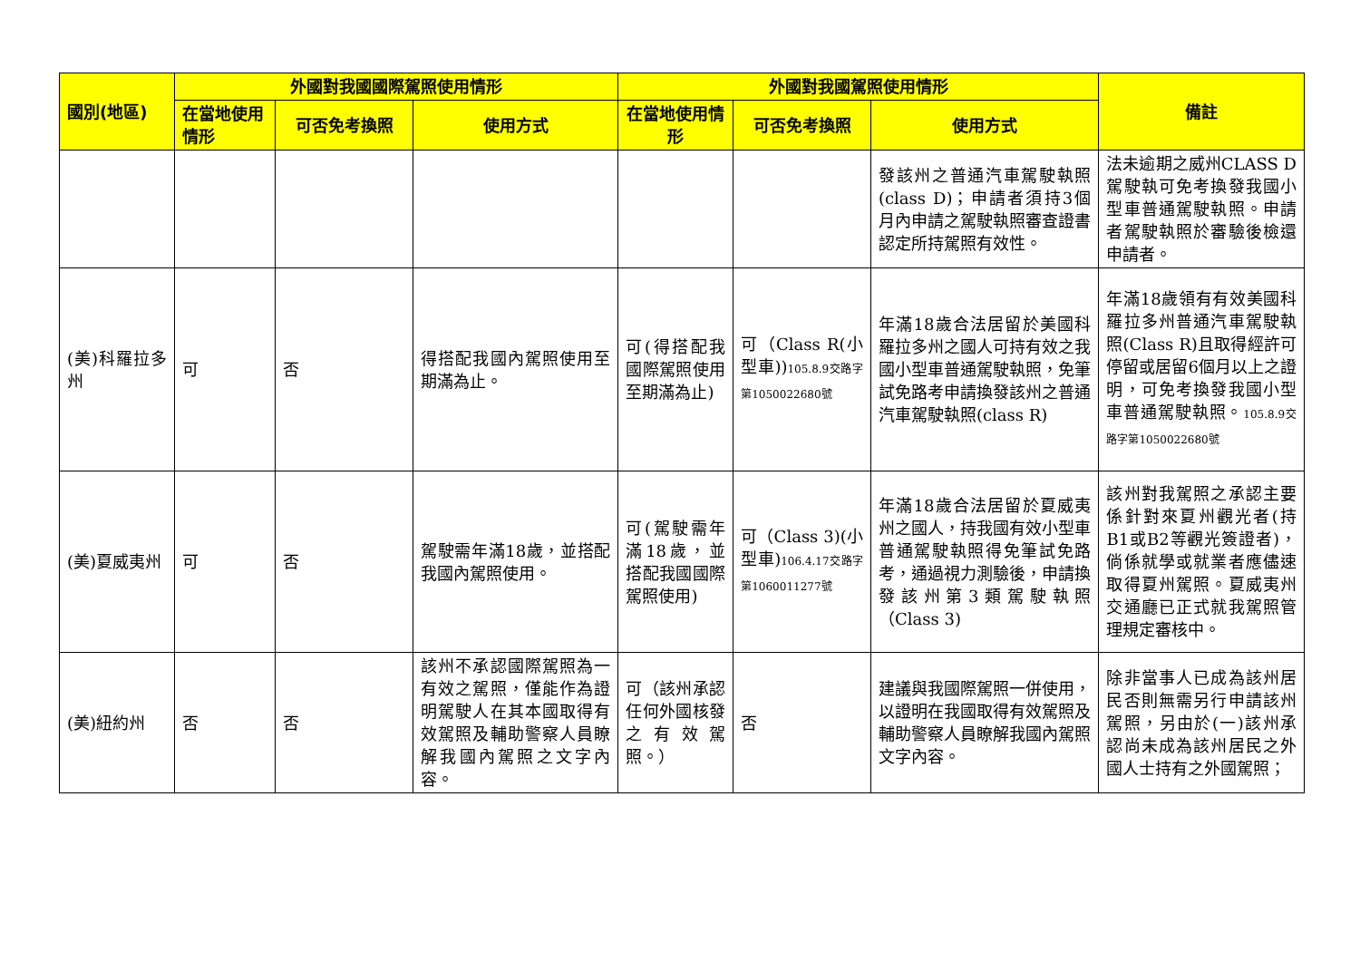| 國別(地區) | 外國對我國國際駕照使用情形 | | | 外國對我國駕照使用情形 | | | 備註 |
| --- | --- | --- | --- | --- | --- | --- | --- |
| | 在當地使用情形 | 可否免考換照 | 使用方式 | 在當地使用情形 | 可否免考換照 | 使用方式 | |
| | | | | | | 發該州之普通汽車駕駛執照(class D)；申請者須持3個月內申請之駕駛執照審查證書認定所持駕照有效性。 | 法未逾期之威州CLASS D駕駛執可免考換發我國小型車普通駕駛執照。申請者駕駛執照於審驗後檢還申請者。 |
| (美)科羅拉多州 | 可 | 否 | 得搭配我國內駕照使用至期滿為止。 | 可(得搭配我國際駕照使用至期滿為止) | 可（Class R(小型車)) 105.8.9交路字第1050022680號 | 年滿18歲合法居留於美國科羅拉多州之國人可持有效之我國小型車普通駕駛執照，免筆試免路考申請換發該州之普通汽車駕駛執照(class R) | 年滿18歲領有有效美國科羅拉多州普通汽車駕駛執照(Class R)且取得經許可停留或居留6個月以上之證明，可免考換發我國小型車普通駕駛執照。 105.8.9交路字第1050022680號 |
| (美)夏威夷州 | 可 | 否 | 駕駛需年滿18歲，並搭配我國內駕照使用。 | 可(駕駛需年滿18歲，並搭配我國國際駕照使用) | 可（Class 3)(小型車) 106.4.17交路字第1060011277號 | 年滿18歲合法居留於夏威夷州之國人，持我國有效小型車普通駕駛執照得免筆試免路考，通過視力測驗後，申請換發該州第3類駕駛執照（Class 3) | 該州對我駕照之承認主要係針對來夏州觀光者(持B1或B2等觀光簽證者)，倘係就學或就業者應儘速取得夏州駕照。夏威夷州交通廳已正式就我駕照管理規定審核中。 |
| (美)紐約州 | 否 | 否 | 該州不承認國際駕照為一有效之駕照，僅能作為證明駕駛人在其本國取得有效駕照及輔助警察人員瞭解我國內駕照之文字內容。 | 可（該州承認任何外國核發之有效駕照。） | 否 | 建議與我國際駕照一併使用，以證明在我國取得有效駕照及輔助警察人員瞭解我國內駕照文字內容。 | 除非當事人已成為該州居民否則無需另行申請該州駕照，另由於(一)該州承認尚未成為該州居民之外國人士持有之外國駕照； |